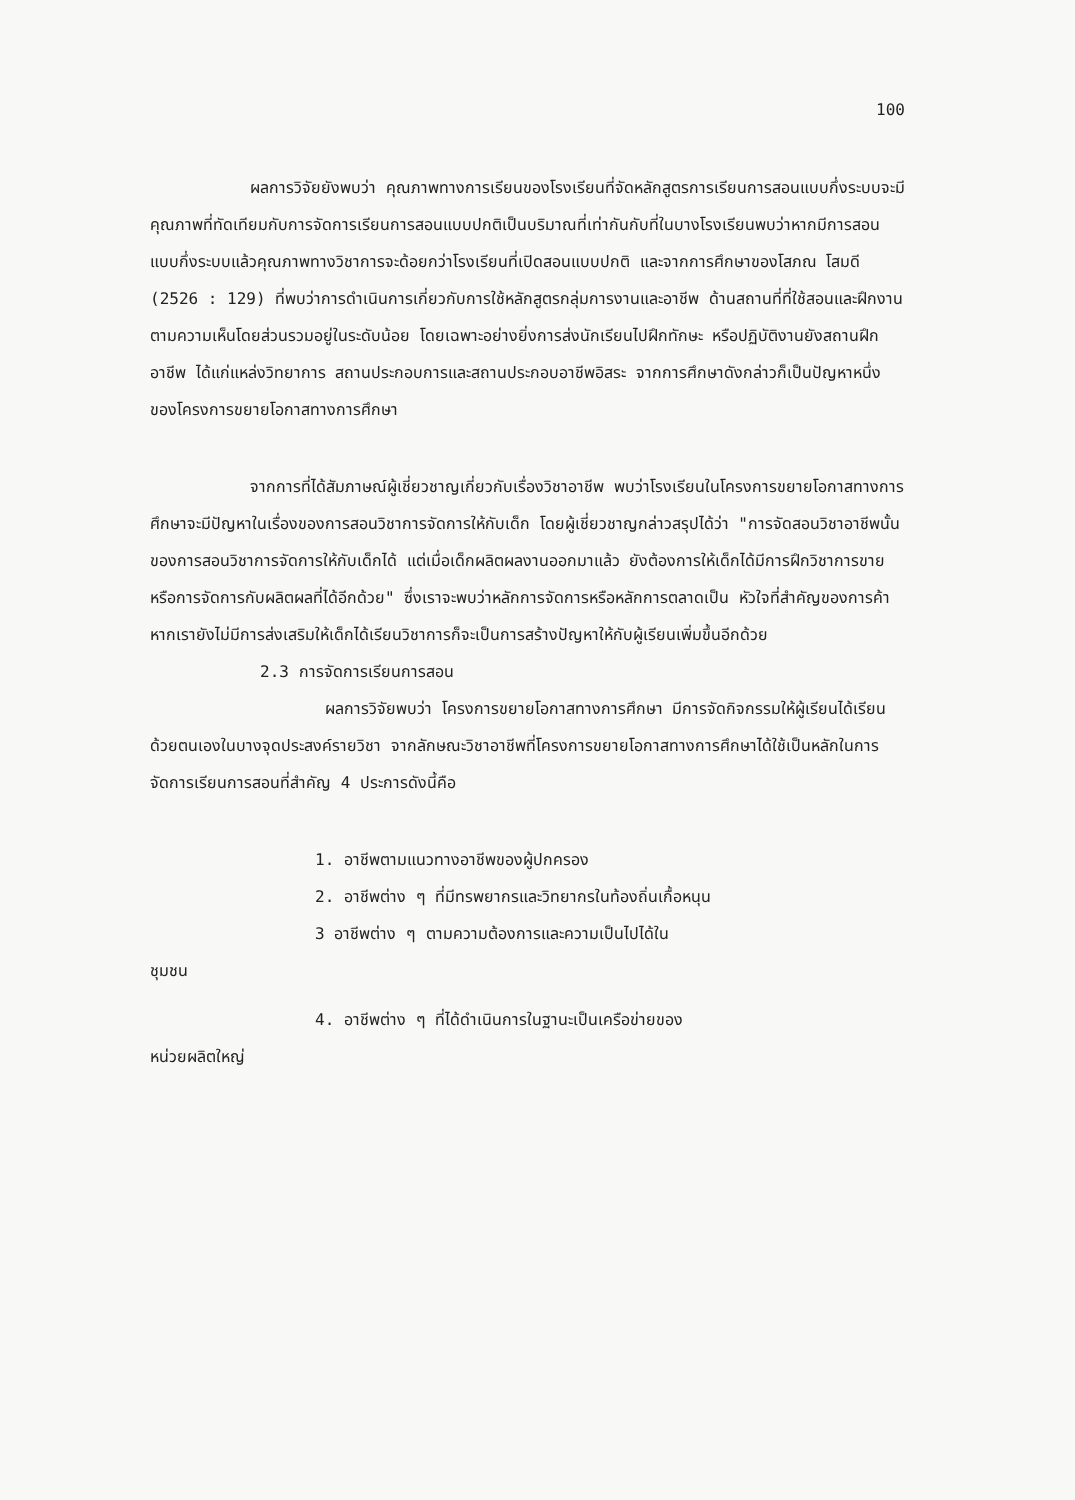100
ผลการวิจัยยังพบว่า คุณภาพทางการเรียนของโรงเรียนที่จัดหลักสูตรการเรียนการสอนแบบกึ่งระบบจะมีคุณภาพที่ทัดเทียมกับการจัดการเรียนการสอนแบบปกติเป็นบริมาณที่เท่ากันกับที่ในบางโรงเรียนพบว่าหากมีการสอนแบบกึ่งระบบแล้วคุณภาพทางวิชาการจะด้อยกว่าโรงเรียนที่เปิดสอนแบบปกติ และจากการศึกษาของโสภณ โสมดี (2526 : 129) ที่พบว่าการดำเนินการเกี่ยวกับการใช้หลักสูตรกลุ่มการงานและอาชีพ ด้านสถานที่ที่ใช้สอนและฝึกงานตามความเห็นโดยส่วนรวมอยู่ในระดับน้อย โดยเฉพาะอย่างยิ่งการส่งนักเรียนไปฝึกทักษะ หรือปฏิบัติงานยังสถานฝึกอาชีพ ได้แก่แหล่งวิทยาการ สถานประกอบการและสถานประกอบอาชีพอิสระ จากการศึกษาดังกล่าวก็เป็นปัญหาหนึ่งของโครงการขยายโอกาสทางการศึกษา
จากการที่ได้สัมภาษณ์ผู้เชี่ยวชาญเกี่ยวกับเรื่องวิชาอาชีพ พบว่าโรงเรียนในโครงการขยายโอกาสทางการศึกษาจะมีปัญหาในเรื่องของการสอนวิชาการจัดการให้กับเด็ก โดยผู้เชี่ยวชาญกล่าวสรุปได้ว่า "การจัดสอนวิชาอาชีพนั้นของการสอนวิชาการจัดการให้กับเด็กได้ แต่เมื่อเด็กผลิตผลงานออกมาแล้ว ยังต้องการให้เด็กได้มีการฝึกวิชาการขาย หรือการจัดการกับผลิตผลที่ได้อีกด้วย" ซึ่งเราจะพบว่าหลักการจัดการหรือหลักการตลาดเป็น หัวใจที่สำคัญของการค้า หากเรายังไม่มีการส่งเสริมให้เด็กได้เรียนวิชาการก็จะเป็นการสร้างปัญหาให้กับผู้เรียนเพิ่มขึ้นอีกด้วย
2.3 การจัดการเรียนการสอน
ผลการวิจัยพบว่า โครงการขยายโอกาสทางการศึกษา มีการจัดกิจกรรมให้ผู้เรียนได้เรียนด้วยตนเองในบางจุดประสงค์รายวิชา จากลักษณะวิชาอาชีพที่โครงการขยายโอกาสทางการศึกษาได้ใช้เป็นหลักในการจัดการเรียนการสอนที่สำคัญ 4 ประการดังนี้คือ
1. อาชีพตามแนวทางอาชีพของผู้ปกครอง
2. อาชีพต่าง ๆ ที่มีทรพยากรและวิทยากรในท้องถิ่นเกื้อหนุน
3 อาชีพต่าง ๆ ตามความต้องการและความเป็นไปได้ใน
ชุมชน
4. อาชีพต่าง ๆ ที่ได้ดำเนินการในฐานะเป็นเครือข่ายของ
หน่วยผลิตใหญ่